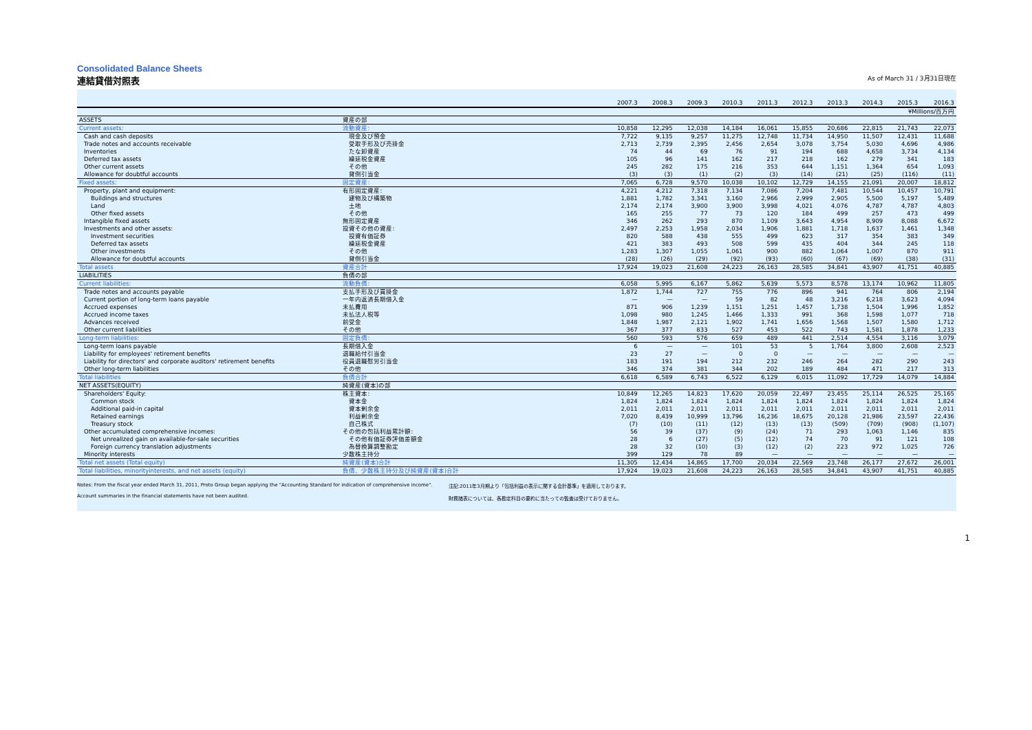Consolidated Balance Sheets
連結貸借対照表 As of March 31 / 3月31日現在
| | | 2007.3 | 2008.3 | 2009.3 | 2010.3 | 2011.3 | 2012.3 | 2013.3 | 2014.3 | 2015.3 | 2016.3 |
| --- | --- | --- | --- | --- | --- | --- | --- | --- | --- | --- | --- |
| | | ¥Millions/百万円 | | | | | | | | | |
| ASSETS | 資産の部 | | | | | | | | | | |
| Current assets: | 流動資産: | 10,858 | 12,295 | 12,038 | 14,184 | 16,061 | 15,855 | 20,686 | 22,815 | 21,743 | 22,073 |
| Cash and cash deposits | 現金及び預金 | 7,722 | 9,135 | 9,257 | 11,275 | 12,748 | 11,734 | 14,950 | 11,507 | 12,431 | 11,688 |
| Trade notes and accounts receivable | 受取手形及び売掛金 | 2,713 | 2,739 | 2,395 | 2,456 | 2,654 | 3,078 | 3,754 | 5,030 | 4,696 | 4,986 |
| Inventories | たな卸資産 | 74 | 44 | 69 | 76 | 91 | 194 | 688 | 4,658 | 3,734 | 4,134 |
| Deferred tax assets | 繰延税金資産 | 105 | 96 | 141 | 162 | 217 | 218 | 162 | 279 | 341 | 183 |
| Other current assets | その他 | 245 | 282 | 175 | 216 | 353 | 644 | 1,151 | 1,364 | 654 | 1,093 |
| Allowance for doubtful accounts | 貸倒引当金 | (3) | (3) | (1) | (2) | (3) | (14) | (21) | (25) | (116) | (11) |
| Fixed assets: | 固定資産: | 7,065 | 6,728 | 9,570 | 10,038 | 10,102 | 12,729 | 14,155 | 21,091 | 20,007 | 18,812 |
| Property, plant and equipment: | 有形固定資産: | 4,221 | 4,212 | 7,318 | 7,134 | 7,086 | 7,204 | 7,481 | 10,544 | 10,457 | 10,791 |
| Buildings and structures | 建物及び構築物 | 1,881 | 1,782 | 3,341 | 3,160 | 2,966 | 2,999 | 2,905 | 5,500 | 5,197 | 5,489 |
| Land | 土地 | 2,174 | 2,174 | 3,900 | 3,900 | 3,998 | 4,021 | 4,076 | 4,787 | 4,787 | 4,803 |
| Other fixed assets | その他 | 165 | 255 | 77 | 73 | 120 | 184 | 499 | 257 | 473 | 499 |
| Intangible fixed assets | 無形固定資産 | 346 | 262 | 293 | 870 | 1,109 | 3,643 | 4,954 | 8,909 | 8,088 | 6,672 |
| Investments and other assets: | 投資その他の資産: | 2,497 | 2,253 | 1,958 | 2,034 | 1,906 | 1,881 | 1,718 | 1,637 | 1,461 | 1,348 |
| Investment securities | 投資有価証券 | 820 | 588 | 438 | 555 | 499 | 623 | 317 | 354 | 383 | 349 |
| Deferred tax assets | 繰延税金資産 | 421 | 383 | 493 | 508 | 599 | 435 | 404 | 344 | 245 | 118 |
| Other investments | その他 | 1,283 | 1,307 | 1,055 | 1,061 | 900 | 882 | 1,064 | 1,007 | 870 | 911 |
| Allowance for doubtful accounts | 貸倒引当金 | (28) | (26) | (29) | (92) | (93) | (60) | (67) | (69) | (38) | (31) |
| Total assets | 資産合計 | 17,924 | 19,023 | 21,608 | 24,223 | 26,163 | 28,585 | 34,841 | 43,907 | 41,751 | 40,885 |
| LIABILITIES | 負債の部 | | | | | | | | | | |
| Current liabilities: | 流動負債: | 6,058 | 5,995 | 6,167 | 5,862 | 5,639 | 5,573 | 8,578 | 13,174 | 10,962 | 11,805 |
| Trade notes and accounts payable | 支払手形及び買掛金 | 1,872 | 1,744 | 727 | 755 | 776 | 896 | 941 | 764 | 806 | 2,194 |
| Current portion of long-term loans payable | 一年内返済長期借入金 | — | — | — | 59 | 82 | 48 | 3,216 | 6,218 | 3,623 | 4,094 |
| Accrued expenses | 未払費用 | 871 | 906 | 1,239 | 1,151 | 1,251 | 1,457 | 1,738 | 1,504 | 1,996 | 1,852 |
| Accrued income taxes | 未払法人税等 | 1,098 | 980 | 1,245 | 1,466 | 1,333 | 991 | 368 | 1,598 | 1,077 | 718 |
| Advances received | 前受金 | 1,848 | 1,987 | 2,121 | 1,902 | 1,741 | 1,656 | 1,568 | 1,507 | 1,580 | 1,712 |
| Other current liabilities | その他 | 367 | 377 | 833 | 527 | 453 | 522 | 743 | 1,581 | 1,878 | 1,233 |
| Long-term liabilities: | 固定負債: | 560 | 593 | 576 | 659 | 489 | 441 | 2,514 | 4,554 | 3,116 | 3,079 |
| Long-term loans payable | 長期借入金 | 6 | — | — | 101 | 53 | 5 | 1,764 | 3,800 | 2,608 | 2,523 |
| Liability for employees' retirement benefits | 退職給付引当金 | 23 | 27 | — | 0 | 0 | — | — | — | — | — |
| Liability for directors' and corporate auditors' retirement benefits | 役員退職慰労引当金 | 183 | 191 | 194 | 212 | 232 | 246 | 264 | 282 | 290 | 243 |
| Other long-term liabilities | その他 | 346 | 374 | 381 | 344 | 202 | 189 | 484 | 471 | 217 | 313 |
| Total liabilities | 負債合計 | 6,618 | 6,589 | 6,743 | 6,522 | 6,129 | 6,015 | 11,092 | 17,729 | 14,079 | 14,884 |
| NET ASSETS(EQUITY) | 純資産(資本)の部 | | | | | | | | | | |
| Shareholders' Equity: | 株主資本: | 10,849 | 12,265 | 14,823 | 17,620 | 20,059 | 22,497 | 23,455 | 25,114 | 26,525 | 25,165 |
| Common stock | 資本金 | 1,824 | 1,824 | 1,824 | 1,824 | 1,824 | 1,824 | 1,824 | 1,824 | 1,824 | 1,824 |
| Additional paid-in capital | 資本剰余金 | 2,011 | 2,011 | 2,011 | 2,011 | 2,011 | 2,011 | 2,011 | 2,011 | 2,011 | 2,011 |
| Retained earnings | 利益剰余金 | 7,020 | 8,439 | 10,999 | 13,796 | 16,236 | 18,675 | 20,128 | 21,986 | 23,597 | 22,436 |
| Treasury stock | 自己株式 | (7) | (10) | (11) | (12) | (13) | (13) | (509) | (709) | (908) | (1,107) |
| Other accumulated comprehensive incomes: | その他の包括利益累計額: | 56 | 39 | (37) | (9) | (24) | 71 | 293 | 1,063 | 1,146 | 835 |
| Net unrealized gain on available-for-sale securities | その他有価証券評価差額金 | 28 | 6 | (27) | (5) | (12) | 74 | 70 | 91 | 121 | 108 |
| Foreign currency translation adjustments | 為替換算調整勘定 | 28 | 32 | (10) | (3) | (12) | (2) | 223 | 972 | 1,025 | 726 |
| Minority interests | 少数株主持分 | 399 | 129 | 78 | 89 | — | — | — | — | — | — |
| Total net assets (Total equity) | 純資産(資本)合計 | 11,305 | 12,434 | 14,865 | 17,700 | 20,034 | 22,569 | 23,748 | 26,177 | 27,672 | 26,001 |
| Total liabilities, minorityinterests, and net assets (equity) | 負債、少数株主持分及び純資産(資本)合計 | 17,924 | 19,023 | 21,608 | 24,223 | 26,163 | 28,585 | 34,841 | 43,907 | 41,751 | 40,885 |
Notes: From the fiscal year ended March 31, 2011, Proto Group began applying the "Accounting Standard for indication of comprehensive income".
Account summaries in the financial statements have not been audited.
注記:2011年3月期より「包括利益の表示に関する会計基準」を適用しております。
財務諸表については、各勘定科目の要約に当たっての監査は受けておりません。
1